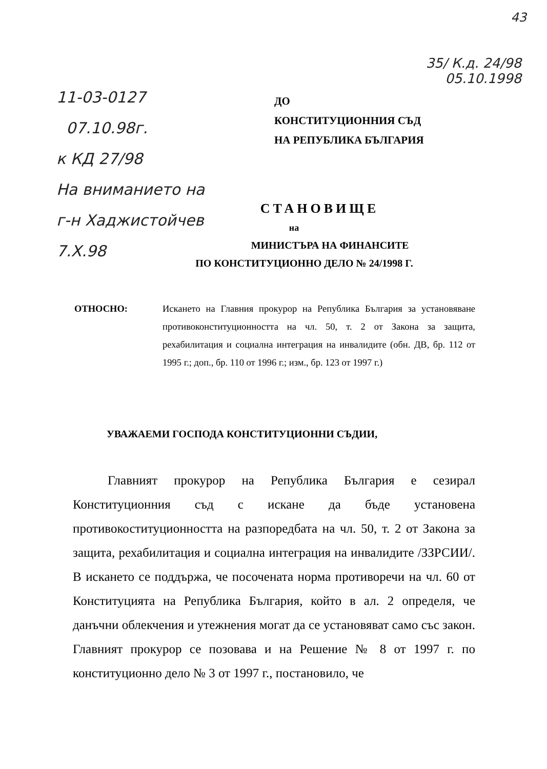43
35/ К.д. 24/98
05.10.1998
11-03-0127
07.10.98г.
к КД 27/98
На вниманието на
г-н Хаджистойчев
7.Х.98
ДО
КОНСТИТУЦИОННИЯ СЪД
НА РЕПУБЛИКА БЪЛГАРИЯ
СТАНОВИЩЕ
на
МИНИСТЪРА НА ФИНАНСИТЕ
ПО КОНСТИТУЦИОННО ДЕЛО № 24/1998 Г.
ОТНОСНО: Искането на Главния прокурор на Република България за установяване противоконституционността на чл. 50, т. 2 от Закона за защита, рехабилитация и социална интеграция на инвалидите (обн. ДВ, бр. 112 от 1995 г.; доп., бр. 110 от 1996 г.; изм., бр. 123 от 1997 г.)
УВАЖАЕМИ ГОСПОДА КОНСТИТУЦИОННИ СЪДИИ,
Главният прокурор на Република България е сезирал Конституционния съд с искане да бъде установена противокоституционността на разпоредбата на чл. 50, т. 2 от Закона за защита, рехабилитация и социална интеграция на инвалидите /ЗЗРСИИ/. В искането се поддържа, че посочената норма противоречи на чл. 60 от Конституцията на Република България, който в ал. 2 определя, че данъчни облекчения и утежнения могат да се установяват само със закон. Главният прокурор се позовава и на Решение № 8 от 1997 г. по конституционно дело № 3 от 1997 г., постановило, че